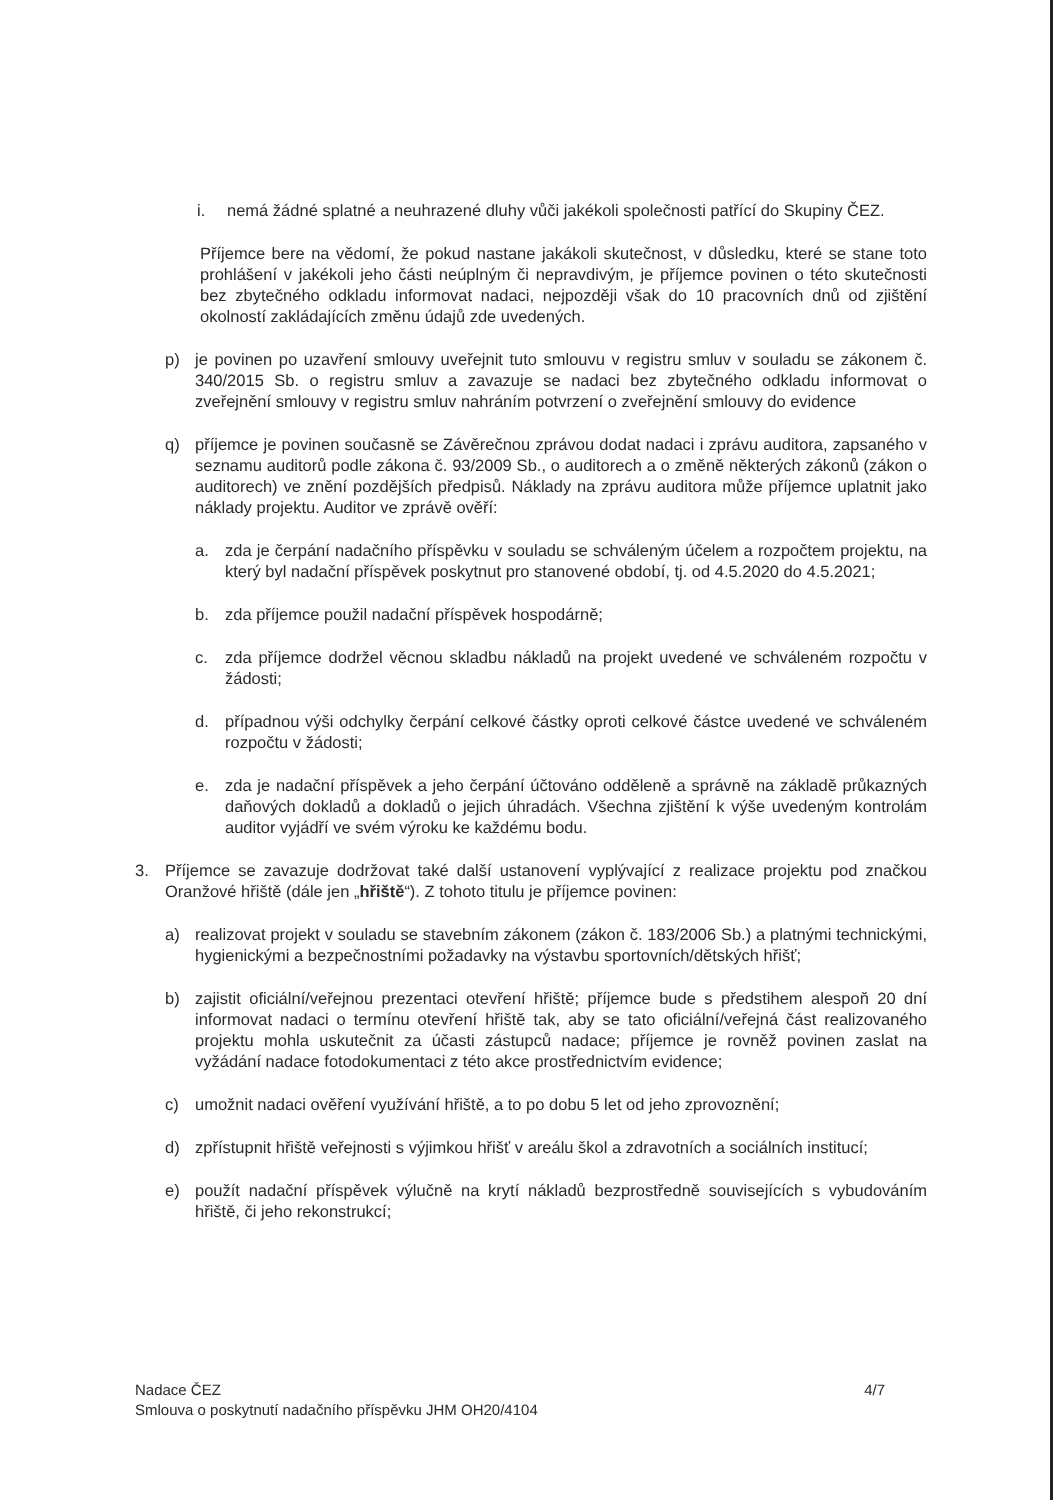i. nemá žádné splatné a neuhrazené dluhy vůči jakékoli společnosti patřící do Skupiny ČEZ.
Příjemce bere na vědomí, že pokud nastane jakákoli skutečnost, v důsledku, které se stane toto prohlášení v jakékoli jeho části neúplným či nepravdivým, je příjemce povinen o této skutečnosti bez zbytečného odkladu informovat nadaci, nejpozději však do 10 pracovních dnů od zjištění okolností zakládajících změnu údajů zde uvedených.
p) je povinen po uzavření smlouvy uveřejnit tuto smlouvu v registru smluv v souladu se zákonem č. 340/2015 Sb. o registru smluv a zavazuje se nadaci bez zbytečného odkladu informovat o zveřejnění smlouvy v registru smluv nahráním potvrzení o zveřejnění smlouvy do evidence
q) příjemce je povinen současně se Závěrečnou zprávou dodat nadaci i zprávu auditora, zapsaného v seznamu auditorů podle zákona č. 93/2009 Sb., o auditorech a o změně některých zákonů (zákon o auditorech) ve znění pozdějších předpisů. Náklady na zprávu auditora může příjemce uplatnit jako náklady projektu. Auditor ve zprávě ověří:
a. zda je čerpání nadačního příspěvku v souladu se schváleným účelem a rozpočtem projektu, na který byl nadační příspěvek poskytnut pro stanovené období, tj. od 4.5.2020 do 4.5.2021;
b. zda příjemce použil nadační příspěvek hospodárně;
c. zda příjemce dodržel věcnou skladbu nákladů na projekt uvedené ve schváleném rozpočtu v žádosti;
d. případnou výši odchylky čerpání celkové částky oproti celkové částce uvedené ve schváleném rozpočtu v žádosti;
e. zda je nadační příspěvek a jeho čerpání účtováno odděleně a správně na základě průkazných daňových dokladů a dokladů o jejich úhradách. Všechna zjištění k výše uvedeným kontrolám auditor vyjádří ve svém výroku ke každému bodu.
3. Příjemce se zavazuje dodržovat také další ustanovení vyplývající z realizace projektu pod značkou Oranžové hřiště (dále jen „hřiště“). Z tohoto titulu je příjemce povinen:
a) realizovat projekt v souladu se stavebním zákonem (zákon č. 183/2006 Sb.) a platnými technickými, hygienickými a bezpečnostními požadavky na výstavbu sportovních/dětských hřišť;
b) zajistit oficiální/veřejnou prezentaci otevření hřiště; příjemce bude s předstihem alespoň 20 dní informovat nadaci o termínu otevření hřiště tak, aby se tato oficiální/veřejná část realizovaného projektu mohla uskutečnit za účasti zástupců nadace; příjemce je rovněž povinen zaslat na vyžádání nadace fotodokumentaci z této akce prostřednictvím evidence;
c) umožnit nadaci ověření využívání hřiště, a to po dobu 5 let od jeho zprovoznění;
d) zpřístupnit hřiště veřejnosti s výjimkou hřišť v areálu škol a zdravotních a sociálních institucí;
e) použít nadační příspěvek výlučně na krytí nákladů bezprostředně souvisejících s vybudováním hřiště, či jeho rekonstrukcí;
4/7 Nadace ČEZ
Smlouva o poskytnutí nadačního příspěvku JHM OH20/4104